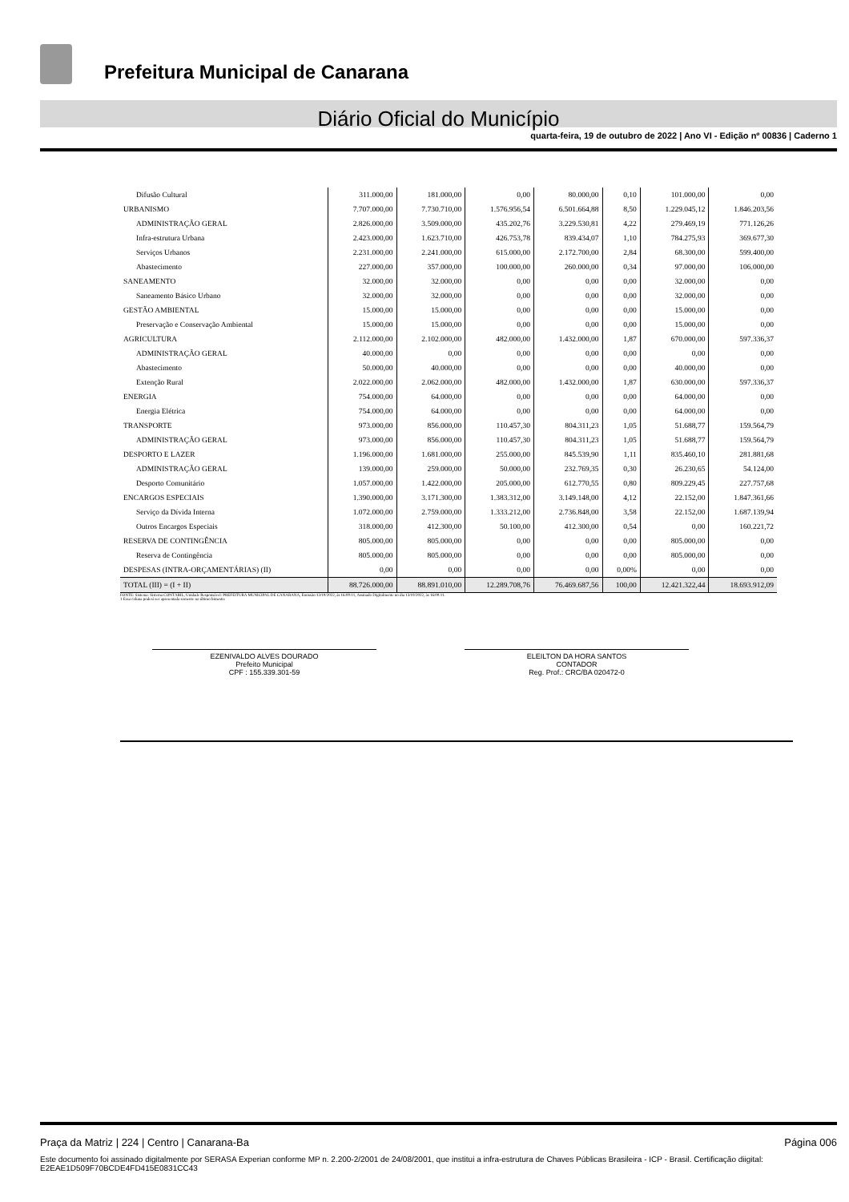Prefeitura Municipal de Canarana
Diário Oficial do Município
quarta-feira, 19 de outubro de 2022 | Ano VI - Edição nº 00836 | Caderno 1
| Difusão Cultural | 311.000,00 | 181.000,00 | 0,00 | 80.000,00 | 0,10 | 101.000,00 | 0,00 |
| URBANISMO | 7.707.000,00 | 7.730.710,00 | 1.576.956,54 | 6.501.664,88 | 8,50 | 1.229.045,12 | 1.846.203,56 |
| ADMINISTRAÇÃO GERAL | 2.826.000,00 | 3.509.000,00 | 435.202,76 | 3.229.530,81 | 4,22 | 279.469,19 | 771.126,26 |
| Infra-estrutura Urbana | 2.423.000,00 | 1.623.710,00 | 426.753,78 | 839.434,07 | 1,10 | 784.275,93 | 369.677,30 |
| Serviços Urbanos | 2.231.000,00 | 2.241.000,00 | 615.000,00 | 2.172.700,00 | 2,84 | 68.300,00 | 599.400,00 |
| Abastecimento | 227.000,00 | 357.000,00 | 100.000,00 | 260.000,00 | 0,34 | 97.000,00 | 106.000,00 |
| SANEAMENTO | 32.000,00 | 32.000,00 | 0,00 | 0,00 | 0,00 | 32.000,00 | 0,00 |
| Saneamento Básico Urbano | 32.000,00 | 32.000,00 | 0,00 | 0,00 | 0,00 | 32.000,00 | 0,00 |
| GESTÃO AMBIENTAL | 15.000,00 | 15.000,00 | 0,00 | 0,00 | 0,00 | 15.000,00 | 0,00 |
| Preservação e Conservação Ambiental | 15.000,00 | 15.000,00 | 0,00 | 0,00 | 0,00 | 15.000,00 | 0,00 |
| AGRICULTURA | 2.112.000,00 | 2.102.000,00 | 482.000,00 | 1.432.000,00 | 1,87 | 670.000,00 | 597.336,37 |
| ADMINISTRAÇÃO GERAL | 40.000,00 | 0,00 | 0,00 | 0,00 | 0,00 | 0,00 | 0,00 |
| Abastecimento | 50.000,00 | 40.000,00 | 0,00 | 0,00 | 0,00 | 40.000,00 | 0,00 |
| Extenção Rural | 2.022.000,00 | 2.062.000,00 | 482.000,00 | 1.432.000,00 | 1,87 | 630.000,00 | 597.336,37 |
| ENERGIA | 754.000,00 | 64.000,00 | 0,00 | 0,00 | 0,00 | 64.000,00 | 0,00 |
| Energia Elétrica | 754.000,00 | 64.000,00 | 0,00 | 0,00 | 0,00 | 64.000,00 | 0,00 |
| TRANSPORTE | 973.000,00 | 856.000,00 | 110.457,30 | 804.311,23 | 1,05 | 51.688,77 | 159.564,79 |
| ADMINISTRAÇÃO GERAL | 973.000,00 | 856.000,00 | 110.457,30 | 804.311,23 | 1,05 | 51.688,77 | 159.564,79 |
| DESPORTO E LAZER | 1.196.000,00 | 1.681.000,00 | 255.000,00 | 845.539,90 | 1,11 | 835.460,10 | 281.881,68 |
| ADMINISTRAÇÃO GERAL | 139.000,00 | 259.000,00 | 50.000,00 | 232.769,35 | 0,30 | 26.230,65 | 54.124,00 |
| Desporto Comunitário | 1.057.000,00 | 1.422.000,00 | 205.000,00 | 612.770,55 | 0,80 | 809.229,45 | 227.757,68 |
| ENCARGOS ESPECIAIS | 1.390.000,00 | 3.171.300,00 | 1.383.312,00 | 3.149.148,00 | 4,12 | 22.152,00 | 1.847.361,66 |
| Serviço da Dívida Interna | 1.072.000,00 | 2.759.000,00 | 1.333.212,00 | 2.736.848,00 | 3,58 | 22.152,00 | 1.687.139,94 |
| Outros Encargos Especiais | 318.000,00 | 412.300,00 | 50.100,00 | 412.300,00 | 0,54 | 0,00 | 160.221,72 |
| RESERVA DE CONTINGÊNCIA | 805.000,00 | 805.000,00 | 0,00 | 0,00 | 0,00 | 805.000,00 | 0,00 |
| Reserva de Contingência | 805.000,00 | 805.000,00 | 0,00 | 0,00 | 0,00 | 805.000,00 | 0,00 |
| DESPESAS (INTRA-ORÇAMENTÁRIAS) (II) | 0,00 | 0,00 | 0,00 | 0,00 | 0,00% | 0,00 | 0,00 |
| TOTAL (III) = (I + II) | 88.726.000,00 | 88.891.010,00 | 12.289.708,76 | 76.469.687,56 | 100,00 | 12.421.322,44 | 18.693.912,09 |
FONTE: Sistema: Sistema CONTÁBIL, Unidade Responsável: PREFEITURA MUNICIPAL DE CANARANA, Emissão:13/10/2022, às 16:00:11, Assinado Digitalmente no dia 13/10/2022, às 16:00:11.
1 Essa coluna poderá ser apresentada somente no último bimestre
EZENIVALDO ALVES DOURADO
Prefeito Municipal
CPF : 155.339.301-59
ELEILTON DA HORA SANTOS
CONTADOR
Reg. Prof.: CRC/BA 020472-0
Praça da Matriz | 224 | Centro | Canarana-Ba Página 006
Este documento foi assinado digitalmente por SERASA Experian conforme MP n. 2.200-2/2001 de 24/08/2001, que institui a infra-estrutura de Chaves Públicas Brasileira - ICP - Brasil. Certificação diigital: E2EAE1D509F70BCDE4FD415E0831CC43